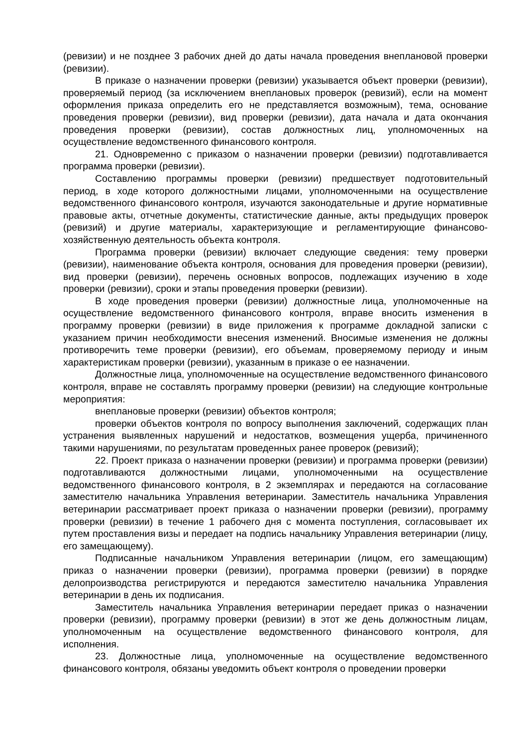(ревизии) и не позднее 3 рабочих дней до даты начала проведения внеплановой проверки (ревизии).
В приказе о назначении проверки (ревизии) указывается объект проверки (ревизии), проверяемый период (за исключением внеплановых проверок (ревизий), если на момент оформления приказа определить его не представляется возможным), тема, основание проведения проверки (ревизии), вид проверки (ревизии), дата начала и дата окончания проведения проверки (ревизии), состав должностных лиц, уполномоченных на осуществление ведомственного финансового контроля.
21. Одновременно с приказом о назначении проверки (ревизии) подготавливается программа проверки (ревизии).
Составлению программы проверки (ревизии) предшествует подготовительный период, в ходе которого должностными лицами, уполномоченными на осуществление ведомственного финансового контроля, изучаются законодательные и другие нормативные правовые акты, отчетные документы, статистические данные, акты предыдущих проверок (ревизий) и другие материалы, характеризующие и регламентирующие финансово-хозяйственную деятельность объекта контроля.
Программа проверки (ревизии) включает следующие сведения: тему проверки (ревизии), наименование объекта контроля, основания для проведения проверки (ревизии), вид проверки (ревизии), перечень основных вопросов, подлежащих изучению в ходе проверки (ревизии), сроки и этапы проведения проверки (ревизии).
В ходе проведения проверки (ревизии) должностные лица, уполномоченные на осуществление ведомственного финансового контроля, вправе вносить изменения в программу проверки (ревизии) в виде приложения к программе докладной записки с указанием причин необходимости внесения изменений. Вносимые изменения не должны противоречить теме проверки (ревизии), его объемам, проверяемому периоду и иным характеристикам проверки (ревизии), указанным в приказе о ее назначении.
Должностные лица, уполномоченные на осуществление ведомственного финансового контроля, вправе не составлять программу проверки (ревизии) на следующие контрольные мероприятия:
внеплановые проверки (ревизии) объектов контроля;
проверки объектов контроля по вопросу выполнения заключений, содержащих план устранения выявленных нарушений и недостатков, возмещения ущерба, причиненного такими нарушениями, по результатам проведенных ранее проверок (ревизий);
22. Проект приказа о назначении проверки (ревизии) и программа проверки (ревизии) подготавливаются должностными лицами, уполномоченными на осуществление ведомственного финансового контроля, в 2 экземплярах и передаются на согласование заместителю начальника Управления ветеринарии. Заместитель начальника Управления ветеринарии рассматривает проект приказа о назначении проверки (ревизии), программу проверки (ревизии) в течение 1 рабочего дня с момента поступления, согласовывает их путем проставления визы и передает на подпись начальнику Управления ветеринарии (лицу, его замещающему).
Подписанные начальником Управления ветеринарии (лицом, его замещающим) приказ о назначении проверки (ревизии), программа проверки (ревизии) в порядке делопроизводства регистрируются и передаются заместителю начальника Управления ветеринарии в день их подписания.
Заместитель начальника Управления ветеринарии передает приказ о назначении проверки (ревизии), программу проверки (ревизии) в этот же день должностным лицам, уполномоченным на осуществление ведомственного финансового контроля, для исполнения.
23. Должностные лица, уполномоченные на осуществление ведомственного финансового контроля, обязаны уведомить объект контроля о проведении проверки